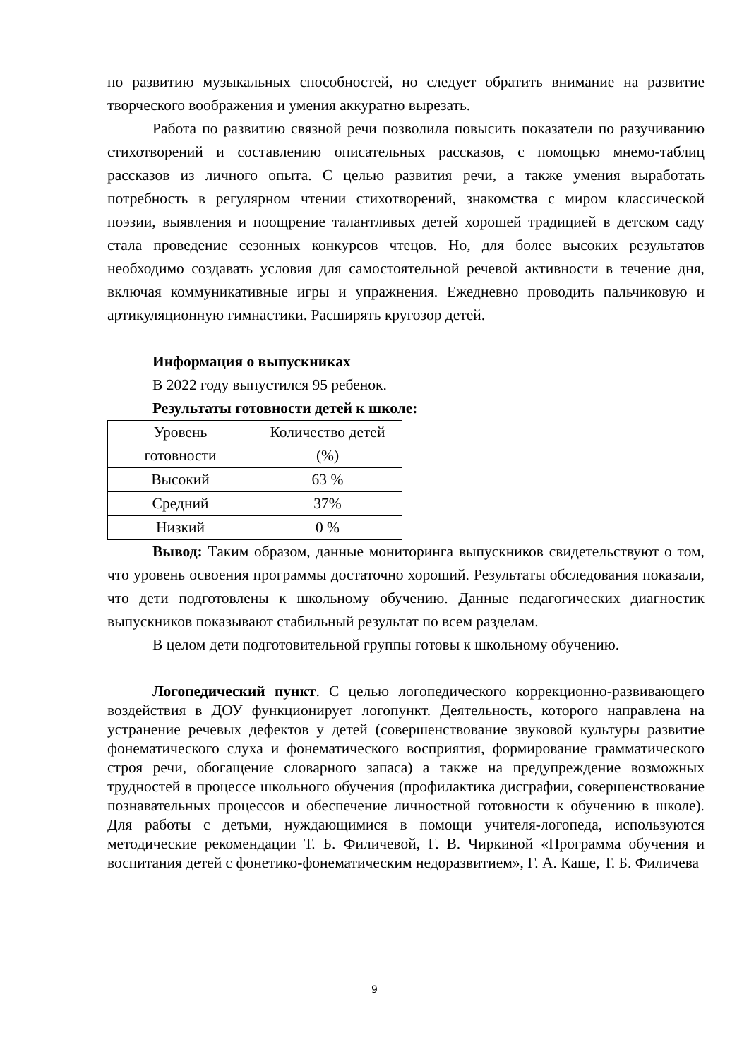по развитию музыкальных способностей, но следует обратить внимание на развитие творческого воображения и умения аккуратно вырезать.
Работа по развитию связной речи позволила повысить показатели по разучиванию стихотворений и составлению описательных рассказов, с помощью мнемо-таблиц рассказов из личного опыта. С целью развития речи, а также умения выработать потребность в регулярном чтении стихотворений, знакомства с миром классической поэзии, выявления и поощрение талантливых детей хорошей традицией в детском саду стала проведение сезонных конкурсов чтецов. Но, для более высоких результатов необходимо создавать условия для самостоятельной речевой активности в течение дня, включая коммуникативные игры и упражнения. Ежедневно проводить пальчиковую и артикуляционную гимнастики. Расширять кругозор детей.
Информация о выпускниках
В 2022 году выпустился 95 ребенок.
Результаты готовности детей к школе:
| Уровень готовности | Количество детей (%) |
| Высокий | 63 % |
| Средний | 37% |
| Низкий | 0 % |
Вывод: Таким образом, данные мониторинга выпускников свидетельствуют о том, что уровень освоения программы достаточно хороший. Результаты обследования показали, что дети подготовлены к школьному обучению. Данные педагогических диагностик выпускников показывают стабильный результат по всем разделам.
В целом дети подготовительной группы готовы к школьному обучению.
Логопедический пункт. С целью логопедического коррекционно-развивающего воздействия в ДОУ функционирует логопункт. Деятельность, которого направлена на устранение речевых дефектов у детей (совершенствование звуковой культуры развитие фонематического слуха и фонематического восприятия, формирование грамматического строя речи, обогащение словарного запаса) а также на предупреждение возможных трудностей в процессе школьного обучения (профилактика дисграфии, совершенствование познавательных процессов и обеспечение личностной готовности к обучению в школе). Для работы с детьми, нуждающимися в помощи учителя-логопеда, используются методические рекомендации Т. Б. Филичевой, Г. В. Чиркиной «Программа обучения и воспитания детей с фонетико-фонематическим недоразвитием», Г. А. Каше, Т. Б. Филичева
9